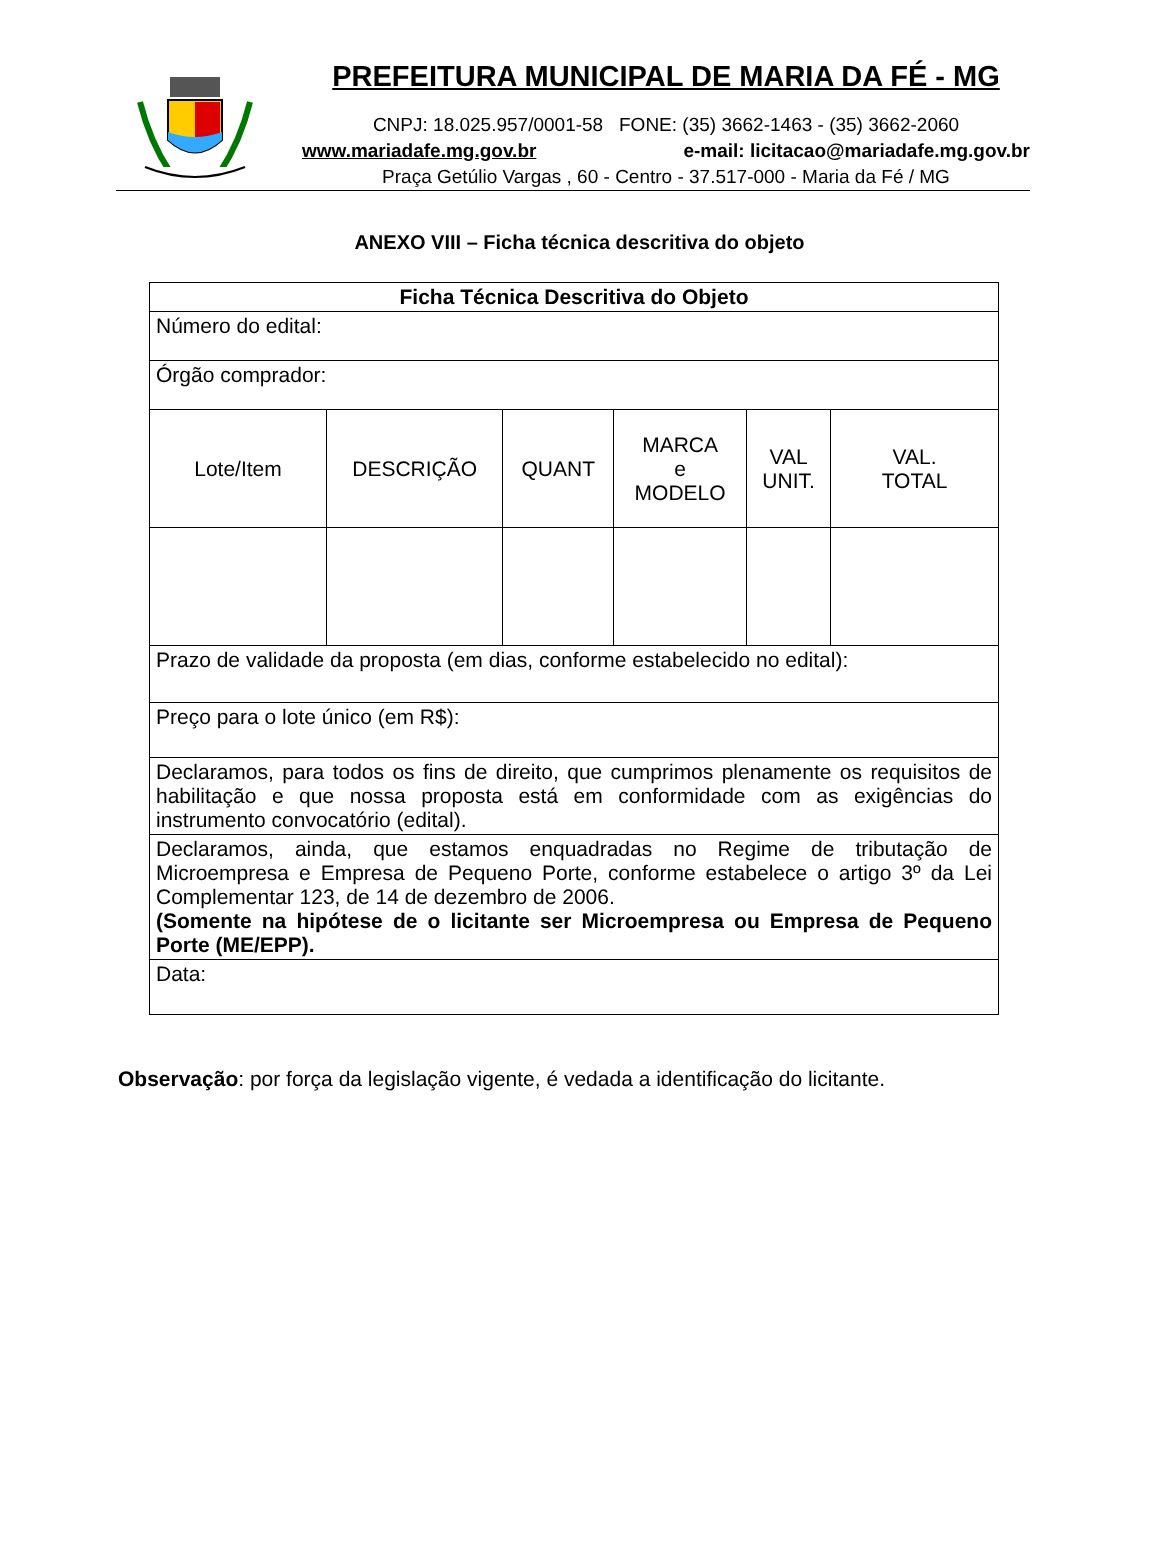PREFEITURA MUNICIPAL DE MARIA DA FÉ - MG
CNPJ: 18.025.957/0001-58 FONE: (35) 3662-1463 - (35) 3662-2060
www.mariadafe.mg.gov.br e-mail: licitacao@mariadafe.mg.gov.br
Praça Getúlio Vargas , 60 - Centro - 37.517-000 - Maria da Fé / MG
ANEXO VIII – Ficha técnica descritiva do objeto
| Ficha Técnica Descritiva do Objeto | | | | | |
| Número do edital: | | | | | |
| Órgão comprador: | | | | | |
| Lote/Item | DESCRIÇÃO | QUANT | MARCA e MODELO | VAL UNIT. | VAL. TOTAL |
| Prazo de validade da proposta (em dias, conforme estabelecido no edital): | | | | | |
| Preço para o lote único (em R$): | | | | | |
| Declaramos, para todos os fins de direito, que cumprimos plenamente os requisitos de habilitação e que nossa proposta está em conformidade com as exigências do instrumento convocatório (edital). | | | | | |
| Declaramos, ainda, que estamos enquadradas no Regime de tributação de Microempresa e Empresa de Pequeno Porte, conforme estabelece o artigo 3º da Lei Complementar 123, de 14 de dezembro de 2006. (Somente na hipótese de o licitante ser Microempresa ou Empresa de Pequeno Porte (ME/EPP). | | | | | |
| Data: | | | | | |
Observação: por força da legislação vigente, é vedada a identificação do licitante.